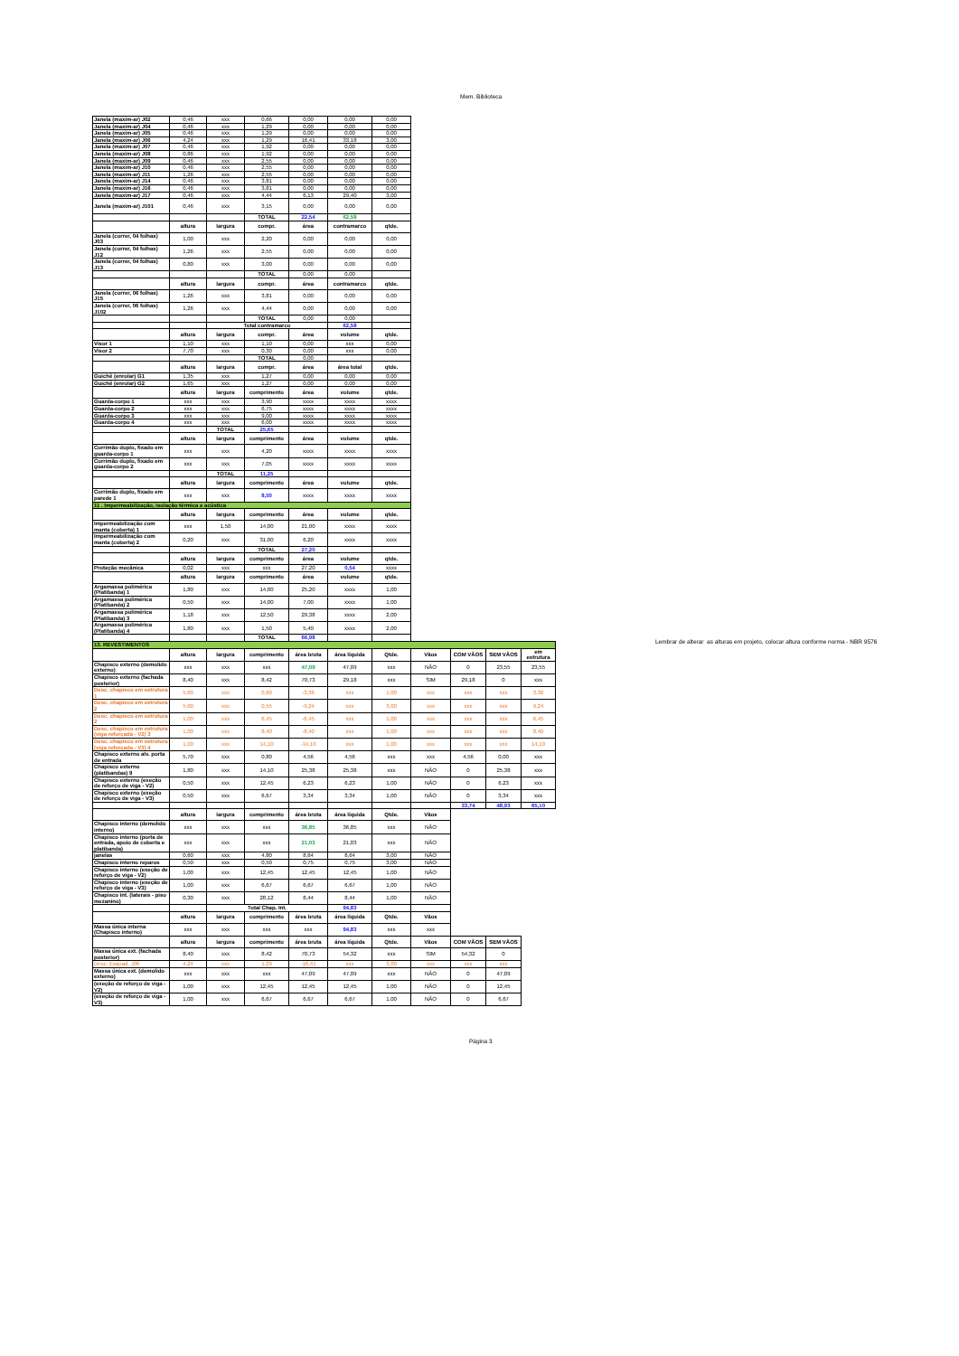Mem. Biblioteca
| Janela (maxim-ar) J02 | 0,46 | xxx | 0,66 | 0,00 | 0,00 | 0,00 | | | | |
| Janela (maxim-ar) J04 | 0,46 | xxx | 1,29 | 0,00 | 0,00 | 0,00 | | | | |
| Janela (maxim-ar) J05 | 0,46 | xxx | 1,29 | 0,00 | 0,00 | 0,00 | | | | |
| Janela (maxim-ar) J06 | 4,24 | xxx | 1,29 | 16,41 | 33,18 | 3,00 | | | | |
| Janela (maxim-ar) J07 | 0,46 | xxx | 1,92 | 0,00 | 0,00 | 0,00 | | | | |
| Janela (maxim-ar) J08 | 0,86 | xxx | 1,92 | 0,00 | 0,00 | 0,00 | | | | |
| Janela (maxim-ar) J09 | 0,46 | xxx | 2,55 | 0,00 | 0,00 | 0,00 | | | | |
| Janela (maxim-ar) J10 | 0,46 | xxx | 2,55 | 0,00 | 0,00 | 0,00 | | | | |
| Janela (maxim-ar) J11 | 1,26 | xxx | 2,55 | 0,00 | 0,00 | 0,00 | | | | |
| Janela (maxim-ar) J14 | 0,46 | xxx | 3,81 | 0,00 | 0,00 | 0,00 | | | | |
| Janela (maxim-ar) J16 | 0,46 | xxx | 3,81 | 0,00 | 0,00 | 0,00 | | | | |
| Janela (maxim-ar) J17 | 0,46 | xxx | 4,44 | 6,13 | 29,40 | 3,00 | | | | |
| Janela (maxim-ar) J101 | 0,46 | xxx | 3,15 | 0,00 | 0,00 | 0,00 | | | | |
| | | | TOTAL | 22,54 | 62,58 | | | | | |
| | altura | largura | compr. | área | contramarco | qtde. | | | | |
| Janela (correr, 04 folhas) J03 | 1,00 | xxx | 2,20 | 0,00 | 0,00 | 0,00 | | | | |
| Janela (correr, 04 folhas) J12 | 1,26 | xxx | 2,55 | 0,00 | 0,00 | 0,00 | | | | |
| Janela (correr, 04 folhas) J13 | 0,80 | xxx | 3,00 | 0,00 | 0,00 | 0,00 | | | | |
| | | | TOTAL | 0,00 | 0,00 | | | | | |
| | altura | largura | compr. | área | contramarco | qtde. | | | | |
| Janela (correr, 06 folhas) J15 | 1,26 | xxx | 3,81 | 0,00 | 0,00 | 0,00 | | | | |
| Janela (correr, 06 folhas) J102 | 1,26 | xxx | 4,44 | 0,00 | 0,00 | 0,00 | | | | |
| | | | TOTAL | 0,00 | 0,00 | | | | | |
| | | Total contramarco | | | 62,58 | | | | | |
| | altura | largura | compr. | área | volume | qtde. | | | | |
| Visor 1 | 1,10 | xxx | 1,10 | 0,00 | xxx | 0,00 | | | | |
| Visor 2 | 7,70 | xxx | 0,30 | 0,00 | xxx | 0,00 | | | | |
| | | | TOTAL | 0,00 | | | | | | |
| | altura | largura | compr. | área | área total | qtde. | | | | |
| Guichê (enrolar) G1 | 1,35 | xxx | 1,27 | 0,00 | 0,00 | 0,00 | | | | |
| Guichê (enrolar) G2 | 1,65 | xxx | 1,27 | 0,00 | 0,00 | 0,00 | | | | |
| | altura | largura | comprimento | área | volume | qtde. | | | | |
| Guarda-corpo 1 | xxx | xxx | 3,90 | xxxx | xxxx | xxxx | | | | |
| Guarda-corpo 2 | xxx | xxx | 6,75 | xxxx | xxxx | xxxx | | | | |
| Guarda-corpo 3 | xxx | xxx | 9,00 | xxxx | xxxx | xxxx | | | | |
| Guarda-corpo 4 | xxx | xxx | 6,00 | xxxx | xxxx | xxxx | | | | |
| | | TOTAL | 25,65 | | | | | | | |
| | altura | largura | comprimento | área | volume | qtde. | | | | |
| Corrimão duplo, fixado em guarda-corpo 1 | xxx | xxx | 4,20 | xxxx | xxxx | xxxx | | | | |
| Corrimão duplo, fixado em guarda-corpo 2 | xxx | xxx | 7,05 | xxxx | xxxx | xxxx | | | | |
| | | TOTAL | 11,25 | | | | | | | |
| | altura | largura | comprimento | área | volume | qtde. | | | | |
| Corrimão duplo, fixado em parede 1 | xxx | xxx | 8,50 | xxxx | xxxx | xxxx | | | | |
| 11 . Impermeabilização, isolação térmica e acústica | | | | | | | | | | |
| | altura | largura | comprimento | área | volume | qtde. | | | | |
| Impermeabilização com manta (coberta) 1 | xxx | 1,50 | 14,00 | 21,00 | xxxx | xxxx | | | | |
| Impermeabilização com manta (coberta) 2 | 0,20 | xxx | 31,00 | 6,20 | xxxx | xxxx | | | | |
| | | | TOTAL | 27,20 | | | | | | |
| | altura | largura | comprimento | área | volume | qtde. | | | | |
| Proteção mecânica | 0,02 | xxx | xxx | 27,20 | 0,54 | xxxx | | | | |
| | altura | largura | comprimento | área | volume | qtde. | | | | |
| Argamassa polimérica (Platibanda) 1 | 1,80 | xxx | 14,00 | 25,20 | xxxx | 1,00 | | | | |
| Argamassa polimérica (Platibanda) 2 | 0,50 | xxx | 14,00 | 7,00 | xxxx | 1,00 | | | | |
| Argamassa polimérica (Platibanda) 3 | 1,18 | xxx | 12,50 | 29,38 | xxxx | 2,00 | | | | |
| Argamassa polimérica (Platibanda) 4 | 1,80 | xxx | 1,50 | 5,40 | xxxx | 2,00 | | | | |
| | | | TOTAL | 66,98 | | | | | | |
| 13. REVESTIMENTOS | | | | | | | | | | |
| | altura | largura | comprimento | área bruta | área líquida | Qtde. | Vãos | COM VÃOS | SEM VÃOS | em estrutura |
| Chapisco externo (demolido externo) | xxx | xxx | xxx | 47,09 | 47,09 | xxx | NÃO | 0 | 23,55 | 23,55 |
| Chapisco externo (fachada posterior) | 8,40 | xxx | 8,42 | 70,73 | 29,18 | xxx | SIM | 29,18 | 0 | xxx |
| Desc. chapisco em estrutura 1 | 5,60 | xxx | 0,60 | -3,36 | xxx | 1,00 | xxx | xxx | xxx | 3,36 |
| Desc. chapisco em estrutura 2 | 5,60 | xxx | 0,55 | -9,24 | xxx | 3,00 | xxx | xxx | xxx | 9,24 |
| Desc. chapisco em estrutura 2 | 1,00 | xxx | 6,45 | -6,45 | xxx | 1,00 | xxx | xxx | xxx | 6,45 |
| Desc. chapisco em estrutura (viga reforçada - V2) 3 | 1,00 | xxx | 8,40 | -8,40 | xxx | 1,00 | xxx | xxx | xxx | 8,40 |
| Desc. chapisco em estrutura (viga reforçada - V3) 4 | 1,00 | xxx | 14,10 | -14,10 | xxx | 1,00 | xxx | xxx | xxx | 14,10 |
| Chapisco externo alv. porta de entrada | 5,70 | xxx | 0,80 | 4,56 | 4,56 | xxx | xxx | 4,56 | 0,00 | xxx |
| Chapisco externo (platibandas) 9 | 1,80 | xxx | 14,10 | 25,38 | 25,38 | xxx | NÃO | 0 | 25,38 | xxx |
| Chapisco externo (exeção de reforço de viga - V2) | 0,50 | xxx | 12,45 | 6,23 | 6,23 | 1,00 | NÃO | 0 | 6,23 | xxx |
| Chapisco externo (exeção de reforço de viga - V3) | 0,50 | xxx | 6,67 | 3,34 | 3,34 | 1,00 | NÃO | 0 | 3,34 | xxx |
| | | | | | | | | 33,74 | 48,93 | 65,10 |
| | altura | largura | comprimento | área bruta | área líquida | Qtde. | Vãos | | | |
| Chapisco interno (demolido interno) | xxx | xxx | xxx | 36,85 | 36,85 | xxx | NÃO | | | |
| Chapisco interno (porta de entrada, apoio de coberta e platibanda) | xxx | xxx | xxx | 21,03 | 21,03 | xxx | NÃO | | | |
| janelas | 0,60 | xxx | 4,80 | 8,64 | 8,64 | 3,00 | NÃO | | | |
| Chapisco interno reparos | 0,50 | xxx | 0,50 | 0,75 | 0,75 | 3,00 | NÃO | | | |
| Chapisco interno (exeção de reforço de viga - V2) | 1,00 | xxx | 12,45 | 12,45 | 12,45 | 1,00 | NÃO | | | |
| Chapisco interno (exeção de reforço de viga - V3) | 1,00 | xxx | 6,67 | 6,67 | 6,67 | 1,00 | NÃO | | | |
| Chapisco int. (laterais - piso mezanino) | 0,30 | xxx | 28,12 | 8,44 | 8,44 | 1,00 | NÃO | | | |
| | | Total Chap. Int. | | | 94,83 | | | | | |
| | altura | largura | comprimento | área bruta | área líquida | Qtde. | Vãos | | | |
| Massa única interna (Chapisco interno) | xxx | xxx | xxx | xxx | 94,83 | xxx | xxx | | | |
| | altura | largura | comprimento | área bruta | área líquida | Qtde. | Vãos | COM VÃOS | SEM VÃOS | |
| Massa única ext. (fachada posterior) | 8,40 | xxx | 8,42 | 70,73 | 54,32 | xxx | SIM | 54,32 | 0 | |
| Desc. Esquad. J06 | 4,24 | xxx | 1,29 | -16,41 | xxx | 3,00 | xxx | xxx | xxx | |
| Massa única ext. (demolido externo) | xxx | xxx | xxx | 47,09 | 47,09 | xxx | NÃO | 0 | 47,09 | |
| (exeção de reforço de viga - V2) | 1,00 | xxx | 12,45 | 12,45 | 12,45 | 1,00 | NÃO | 0 | 12,45 | |
| (exeção de reforço de viga - V3) | 1,00 | xxx | 6,67 | 6,67 | 6,67 | 1,00 | NÃO | 0 | 6,67 | |
Lembrar de alterar as alturas em projeto, colocar altura conforme norma - NBR 9576
Página 3